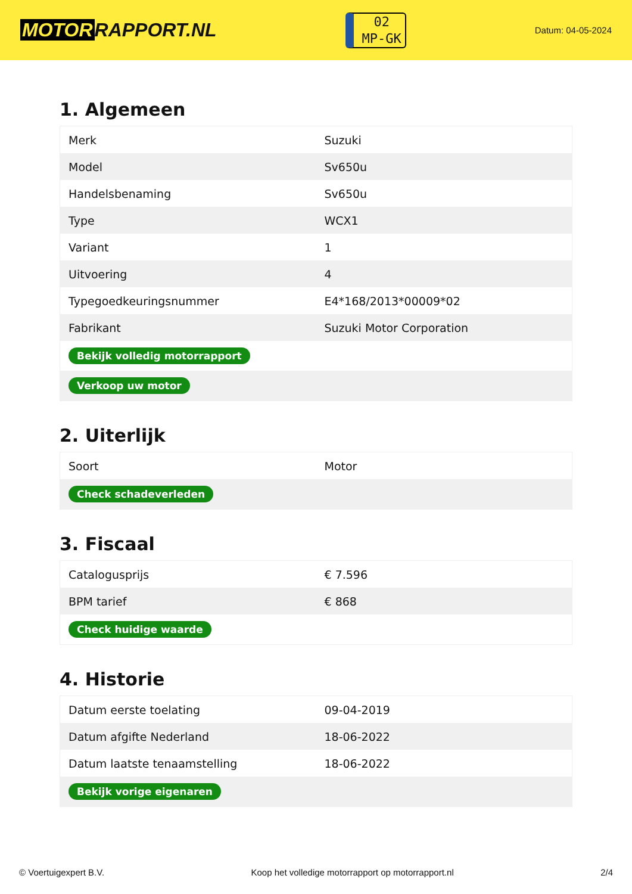MOTOR RAPPORT.NL
02
MP-GK
Datum: 04-05-2024
1. Algemeen
| Merk | Suzuki |
| Model | Sv650u |
| Handelsbenaming | Sv650u |
| Type | WCX1 |
| Variant | 1 |
| Uitvoering | 4 |
| Typegoedkeuringsnummer | E4*168/2013*00009*02 |
| Fabrikant | Suzuki Motor Corporation |
| Bekijk volledig motorrapport | |
| Verkoop uw motor | |
2. Uiterlijk
| Soort | Motor |
| Check schadeverleden | |
3. Fiscaal
| Catalogusprijs | € 7.596 |
| BPM tarief | € 868 |
| Check huidige waarde | |
4. Historie
| Datum eerste toelating | 09-04-2019 |
| Datum afgifte Nederland | 18-06-2022 |
| Datum laatste tenaamstelling | 18-06-2022 |
| Bekijk vorige eigenaren | |
© Voertuigexpert B.V. Koop het volledige motorrapport op motorrapport.nl 2/4